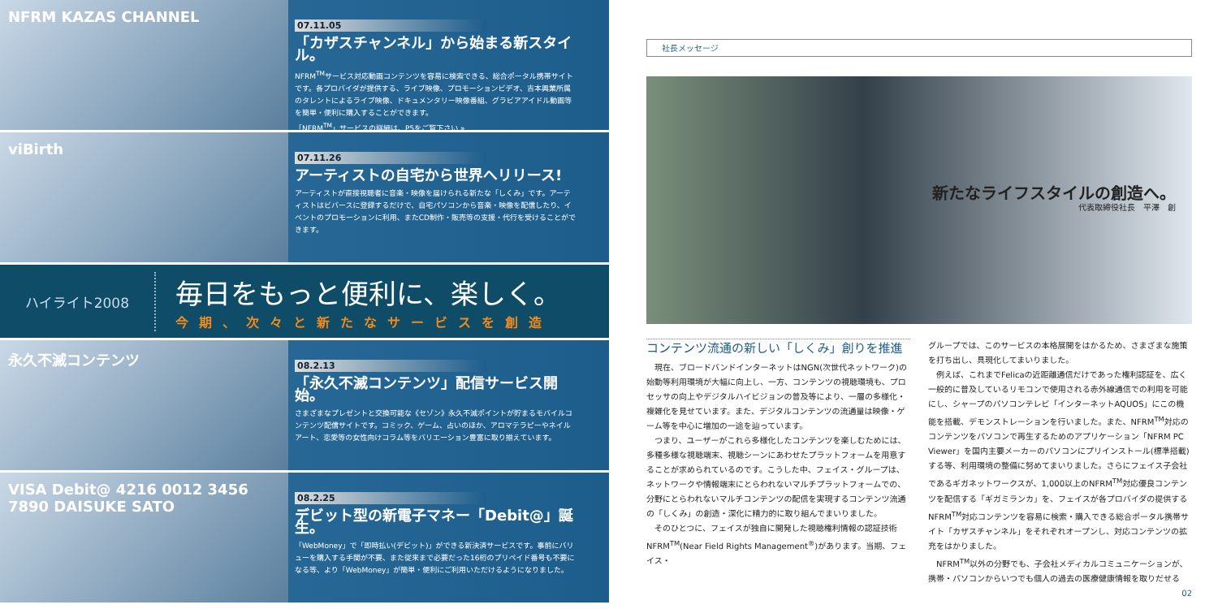NFRM KAZAS CHANNEL
07.11.05
「カザスチャンネル」から始まる新スタイル。
NFRM<sup>TM</sup>サービス対応動画コンテンツを容易に検索できる、総合ポータル携帯サイトです。各プロバイダが提供する、ライブ映像、プロモーションビデオ、吉本興業所属のタレントによるライブ映像、ドキュメンタリー映像番組、グラビアアイドル動画等を簡単・便利に購入することができます。
「NFRM<sup>TM</sup>」サービスの詳細は、P5をご覧下さい »
viBirth
07.11.26
アーティストの自宅から世界へリリース!
アーティストが直接視聴者に音楽・映像を届けられる新たな「しくみ」です。アーティストはビバースに登録するだけで、自宅パソコンから音楽・映像を配信したり、イベントのプロモーションに利用、またCD制作・販売等の支援・代行を受けることができます。
ハイライト2008
毎日をもっと便利に、楽しく。
今期、次々と新たなサービスを創造
永久不滅コンテンツ
08.2.13
「永久不滅コンテンツ」配信サービス開始。
さまざまなプレゼントと交換可能な《セゾン》永久不滅ポイントが貯まるモバイルコンテンツ配信サイトです。コミック、ゲーム、占いのほか、アロマテラピーやネイルアート、恋愛等の女性向けコラム等をバリエーション豊富に取り揃えています。
VISA Debit@ 4216 0012 3456 7890 DAISUKE SATO
08.2.25
デビット型の新電子マネー「Debit@」誕生。
「WebMoney」で「即時払い(デビット)」ができる新決済サービスです。事前にバリューを購入する手間が不要、また従来まで必要だった16桁のプリペイド番号も不要になる等、より「WebMoney」が簡単・便利にご利用いただけるようになりました。
社長メッセージ
新たなライフスタイルの創造へ。
代表取締役社長　平澤　創
コンテンツ流通の新しい「しくみ」創りを推進
現在、ブロードバンドインターネットはNGN(次世代ネットワーク)の始動等利用環境が大幅に向上し、一方、コンテンツの視聴環境も、プロセッサの向上やデジタルハイビジョンの普及等により、一層の多様化・複雑化を見せています。また、デジタルコンテンツの流通量は映像・ゲーム等を中心に増加の一途を辿っています。
つまり、ユーザーがこれら多様化したコンテンツを楽しむためには、多種多様な視聴端末、視聴シーンにあわせたプラットフォームを用意することが求められているのです。こうした中、フェイス・グループは、ネットワークや情報端末にとらわれないマルチプラットフォームでの、分野にとらわれないマルチコンテンツの配信を実現するコンテンツ流通の「しくみ」の創造・深化に精力的に取り組んでまいりました。
そのひとつに、フェイスが独自に開発した視聴権利情報の認証技術NFRM<sup>TM</sup>(Near Field Rights Management<sup>®</sup>)があります。当期、フェイス・
グループでは、このサービスの本格展開をはかるため、さまざまな施策を打ち出し、具現化してまいりました。
例えば、これまでFelicaの近距離通信だけであった権利認証を、広く一般的に普及しているリモコンで使用される赤外線通信での利用を可能にし、シャープのパソコンテレビ「インターネットAQUOS」にこの機能を搭載、デモンストレーションを行いました。また、NFRM<sup>TM</sup>対応のコンテンツをパソコンで再生するためのアプリケーション「NFRM PC Viewer」を国内主要メーカーのパソコンにプリインストール(標準搭載)する等、利用環境の整備に努めてまいりました。さらにフェイス子会社であるギガネットワークスが、1,000以上のNFRM<sup>TM</sup>対応優良コンテンツを配信する「ギガミランカ」を、フェイスが各プロバイダの提供するNFRM<sup>TM</sup>対応コンテンツを容易に検索・購入できる総合ポータル携帯サイト「カザスチャンネル」をそれぞれオープンし、対応コンテンツの拡充をはかりました。
NFRM<sup>TM</sup>以外の分野でも、子会社メディカルコミュニケーションが、携帯・パソコンからいつでも個人の過去の医療健康情報を取りだせる
02